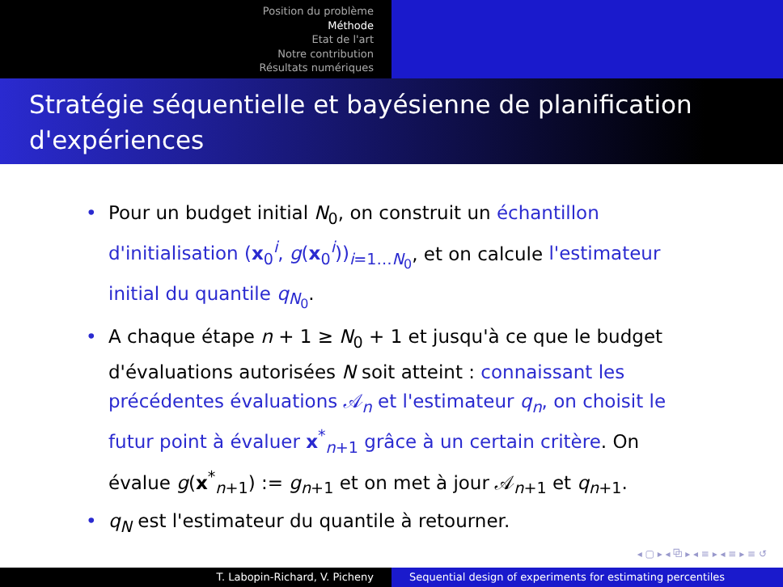Position du problème
Méthode
Etat de l'art
Notre contribution
Résultats numériques
Stratégie séquentielle et bayésienne de planification d'expériences
• Pour un budget initial N<sub>0</sub>, on construit un échantillon d'initialisation (x<sub>0</sub><sup>i</sup>, g(x<sub>0</sub><sup>i</sup>))<sub>i=1…N<sub>0</sub></sub>, et on calcule l'estimateur initial du quantile q<sub>N<sub>0</sub></sub>.
• A chaque étape n + 1 ≥ N<sub>0</sub> + 1 et jusqu'à ce que le budget d'évaluations autorisées N soit atteint : connaissant les précédentes évaluations 𝒜<sub>n</sub> et l'estimateur q<sub>n</sub>, on choisit le futur point à évaluer x<sup>*</sup><sub>n+1</sub> grâce à un certain critère. On évalue g(x<sup>*</sup><sub>n+1</sub>) := g<sub>n+1</sub> et on met à jour 𝒜<sub>n+1</sub> et q<sub>n+1</sub>.
• q<sub>N</sub> est l'estimateur du quantile à retourner.
◂ ▢ ▸ ◂ ⧉ ▸ ◂ ≡ ▸ ◂ ≡ ▸ ≡ ↺
T. Labopin-Richard, V. Picheny Sequential design of experiments for estimating percentiles